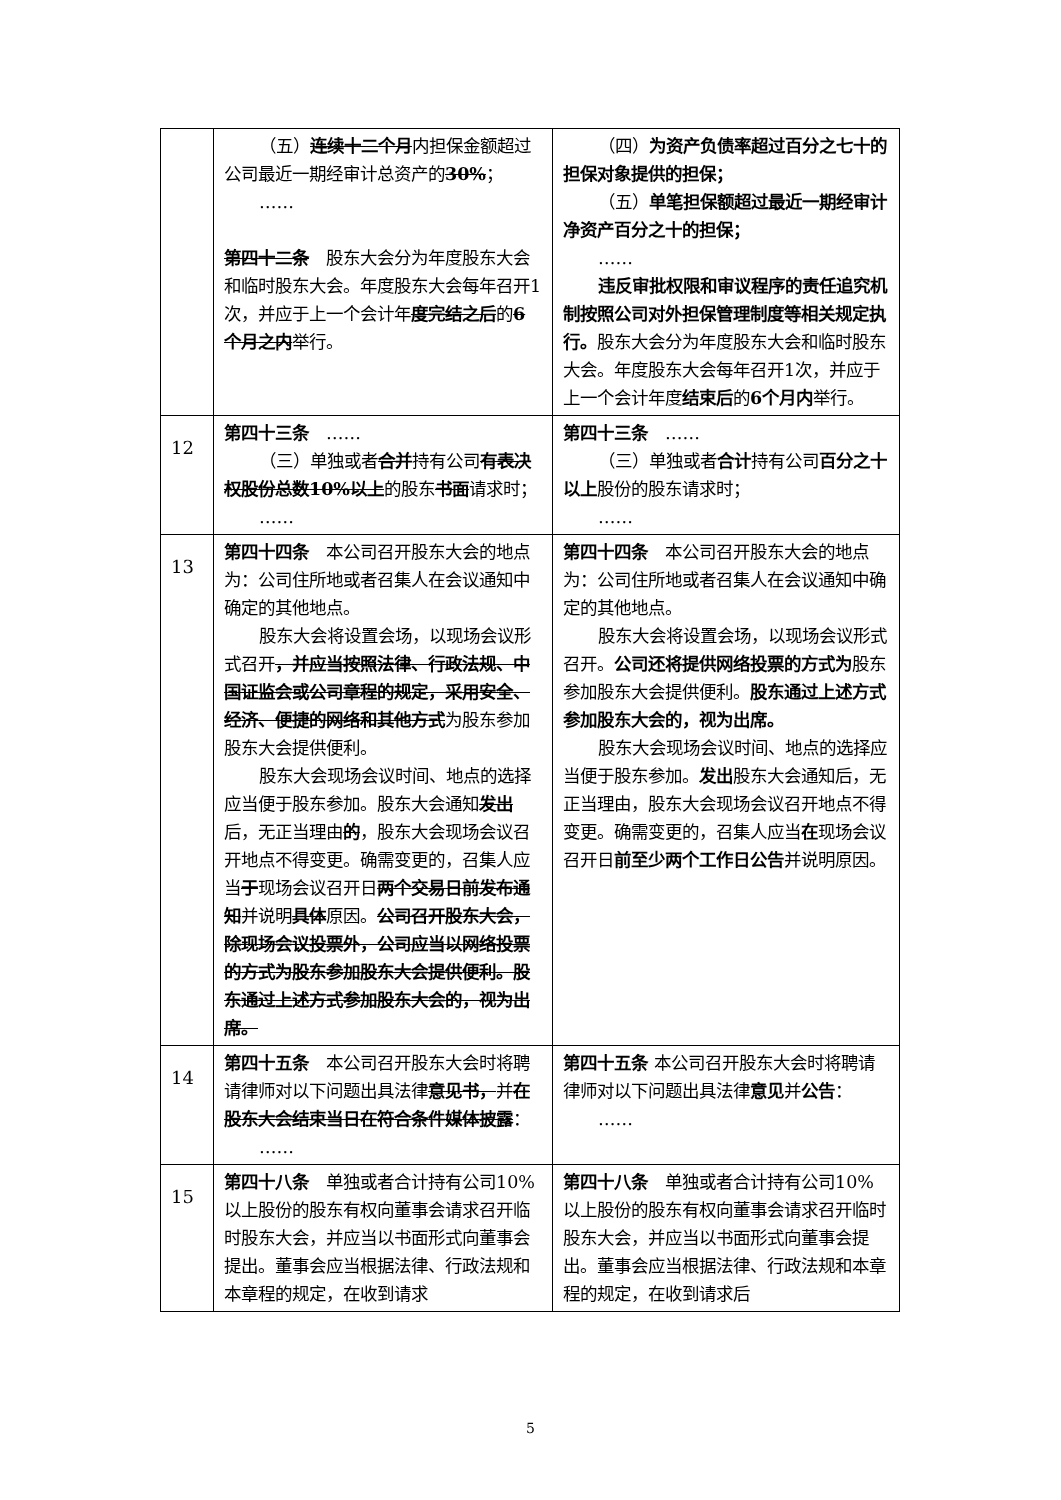| | （五） 连续十二个月 内担保金额超过公司最近一期经审计总资产的 30% ； …… 第四十二条 股东大会分为年度股东大会和临时股东大会。年度股东大会每年召开1次，并应于上一个会计年 度完结之后 的 6个月之内 举行。 | （四） 为资产负债率超过百分之七十的担保对象提供的担保； （五） 单笔担保额超过最近一期经审计净资产百分之十的担保； …… 违反审批权限和审议程序的责任追究机制按照公司对外担保管理制度等相关规定执行。 股东大会分为年度股东大会和临时股东大会。年度股东大会每年召开1次，并应于上一个会计年度 结束后 的 6个月内 举行。 |
| 12 | 第四十三条 …… （三）单独或者 合并 持有公司 有表决权股份总数10%以上 的股东 书面 请求时； …… | 第四十三条 …… （三）单独或者 合计 持有公司 百分之十以上 股份的股东请求时； …… |
| 13 | 第四十四条 本公司召开股东大会的地点为：公司住所地或者召集人在会议通知中确定的其他地点。 股东大会将设置会场，以现场会议形式召开 ，并应当按照法律、行政法规、中国证监会或公司章程的规定，采用安全、经济、便捷的网络和其他方式 为股东参加股东大会提供便利。 股东大会现场会议时间、地点的选择应当便于股东参加。股东大会通知 发出 后，无正当理由 的 ，股东大会现场会议召开地点不得变更。确需变更的，召集人应当 于 现场会议召开日 两个交易日前发布通知 并说明 具体 原因。 公司召开股东大会，除现场会议投票外，公司应当以网络投票的方式为股东参加股东大会提供便利。股东通过上述方式参加股东大会的，视为出席。 | 第四十四条 本公司召开股东大会的地点为：公司住所地或者召集人在会议通知中确定的其他地点。 股东大会将设置会场，以现场会议形式召开。 公司还将提供网络投票的方式为 股东参加股东大会提供便利。 股东通过上述方式参加股东大会的，视为出席。 股东大会现场会议时间、地点的选择应当便于股东参加。 发出 股东大会通知后，无正当理由，股东大会现场会议召开地点不得变更。确需变更的，召集人应当 在 现场会议召开日 前至少两个工作日公告 并说明原因。 |
| 14 | 第四十五条 本公司召开股东大会时将聘请律师对以下问题出具法律 意见书， 并 在股东大会结束当日在符合条件媒体披露 ： …… | 第四十五条 本公司召开股东大会时将聘请律师对以下问题出具法律 意见 并 公告 ： …… |
| 15 | 第四十八条 单独或者合计持有公司10%以上股份的股东有权向董事会请求召开临时股东大会，并应当以书面形式向董事会提出。董事会应当根据法律、行政法规和本章程的规定，在收到请求 | 第四十八条 单独或者合计持有公司10%以上股份的股东有权向董事会请求召开临时股东大会，并应当以书面形式向董事会提出。董事会应当根据法律、行政法规和本章程的规定，在收到请求后 |
5